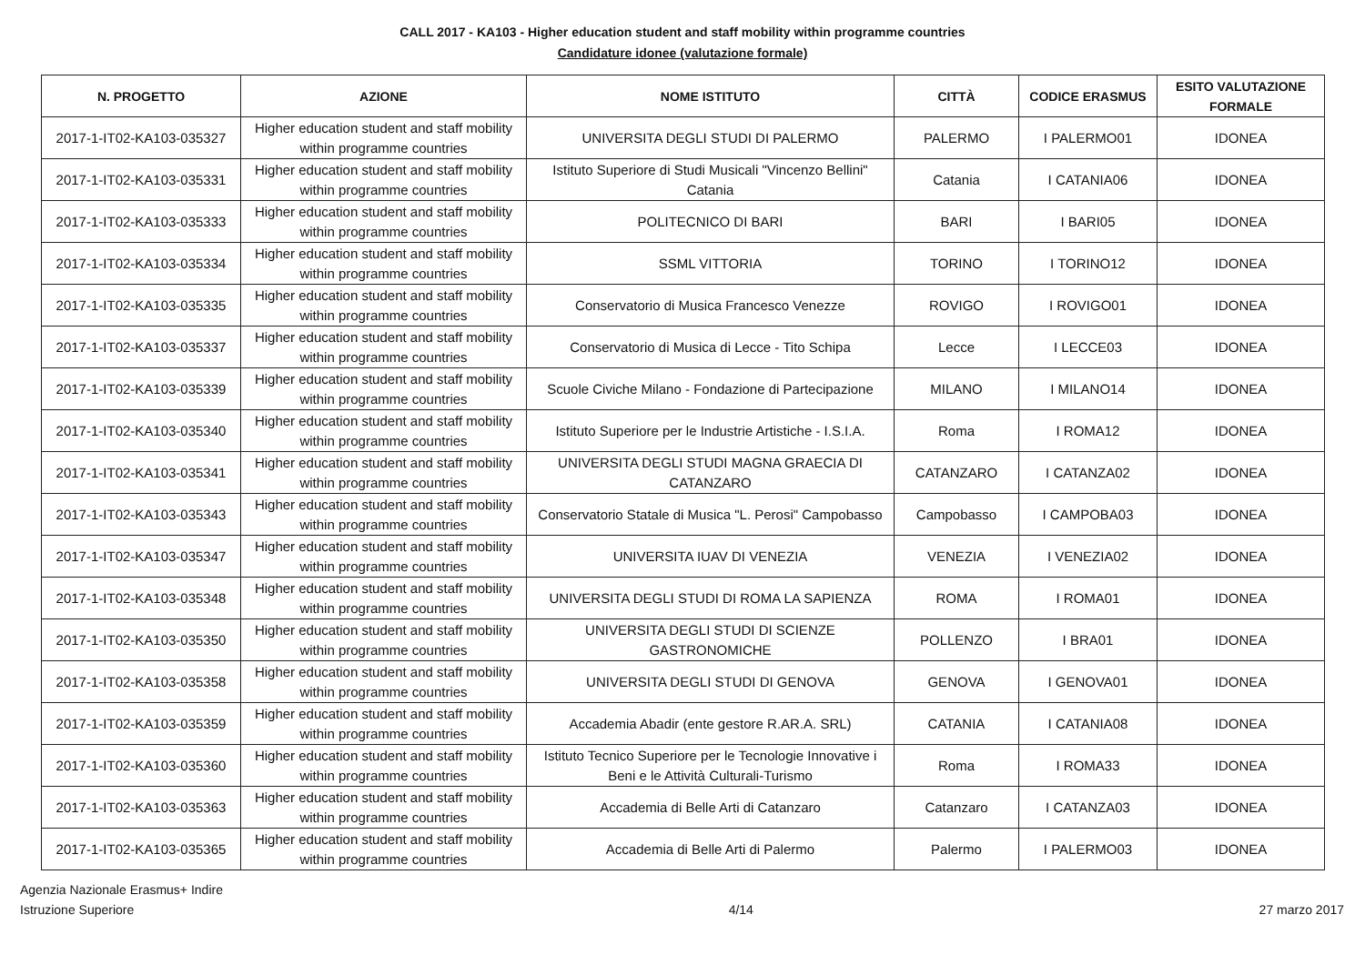CALL 2017 - KA103 - Higher education student and staff mobility within programme countries
Candidature idonee (valutazione formale)
| N. PROGETTO | AZIONE | NOME ISTITUTO | CITTÀ | CODICE ERASMUS | ESITO VALUTAZIONE FORMALE |
| --- | --- | --- | --- | --- | --- |
| 2017-1-IT02-KA103-035327 | Higher education student and staff mobility within programme countries | UNIVERSITA DEGLI STUDI DI PALERMO | PALERMO | I PALERMO01 | IDONEA |
| 2017-1-IT02-KA103-035331 | Higher education student and staff mobility within programme countries | Istituto Superiore di Studi Musicali "Vincenzo Bellini" Catania | Catania | I CATANIA06 | IDONEA |
| 2017-1-IT02-KA103-035333 | Higher education student and staff mobility within programme countries | POLITECNICO DI BARI | BARI | I BARI05 | IDONEA |
| 2017-1-IT02-KA103-035334 | Higher education student and staff mobility within programme countries | SSML VITTORIA | TORINO | I TORINO12 | IDONEA |
| 2017-1-IT02-KA103-035335 | Higher education student and staff mobility within programme countries | Conservatorio di Musica Francesco Venezze | ROVIGO | I ROVIGO01 | IDONEA |
| 2017-1-IT02-KA103-035337 | Higher education student and staff mobility within programme countries | Conservatorio di Musica di Lecce - Tito Schipa | Lecce | I LECCE03 | IDONEA |
| 2017-1-IT02-KA103-035339 | Higher education student and staff mobility within programme countries | Scuole Civiche Milano - Fondazione di Partecipazione | MILANO | I MILANO14 | IDONEA |
| 2017-1-IT02-KA103-035340 | Higher education student and staff mobility within programme countries | Istituto Superiore per le Industrie Artistiche - I.S.I.A. | Roma | I ROMA12 | IDONEA |
| 2017-1-IT02-KA103-035341 | Higher education student and staff mobility within programme countries | UNIVERSITA DEGLI STUDI MAGNA GRAECIA DI CATANZARO | CATANZARO | I CATANZA02 | IDONEA |
| 2017-1-IT02-KA103-035343 | Higher education student and staff mobility within programme countries | Conservatorio Statale di Musica "L. Perosi" Campobasso | Campobasso | I CAMPOBA03 | IDONEA |
| 2017-1-IT02-KA103-035347 | Higher education student and staff mobility within programme countries | UNIVERSITA IUAV DI VENEZIA | VENEZIA | I VENEZIA02 | IDONEA |
| 2017-1-IT02-KA103-035348 | Higher education student and staff mobility within programme countries | UNIVERSITA DEGLI STUDI DI ROMA LA SAPIENZA | ROMA | I ROMA01 | IDONEA |
| 2017-1-IT02-KA103-035350 | Higher education student and staff mobility within programme countries | UNIVERSITA DEGLI STUDI DI SCIENZE GASTRONOMICHE | POLLENZO | I BRA01 | IDONEA |
| 2017-1-IT02-KA103-035358 | Higher education student and staff mobility within programme countries | UNIVERSITA DEGLI STUDI DI GENOVA | GENOVA | I GENOVA01 | IDONEA |
| 2017-1-IT02-KA103-035359 | Higher education student and staff mobility within programme countries | Accademia Abadir (ente gestore R.AR.A. SRL) | CATANIA | I CATANIA08 | IDONEA |
| 2017-1-IT02-KA103-035360 | Higher education student and staff mobility within programme countries | Istituto Tecnico Superiore per le Tecnologie Innovative i Beni e le Attività Culturali-Turismo | Roma | I ROMA33 | IDONEA |
| 2017-1-IT02-KA103-035363 | Higher education student and staff mobility within programme countries | Accademia di Belle Arti di Catanzaro | Catanzaro | I CATANZA03 | IDONEA |
| 2017-1-IT02-KA103-035365 | Higher education student and staff mobility within programme countries | Accademia di Belle Arti di Palermo | Palermo | I PALERMO03 | IDONEA |
Agenzia Nazionale Erasmus+ Indire
Istruzione Superiore
4/14 27 marzo 2017